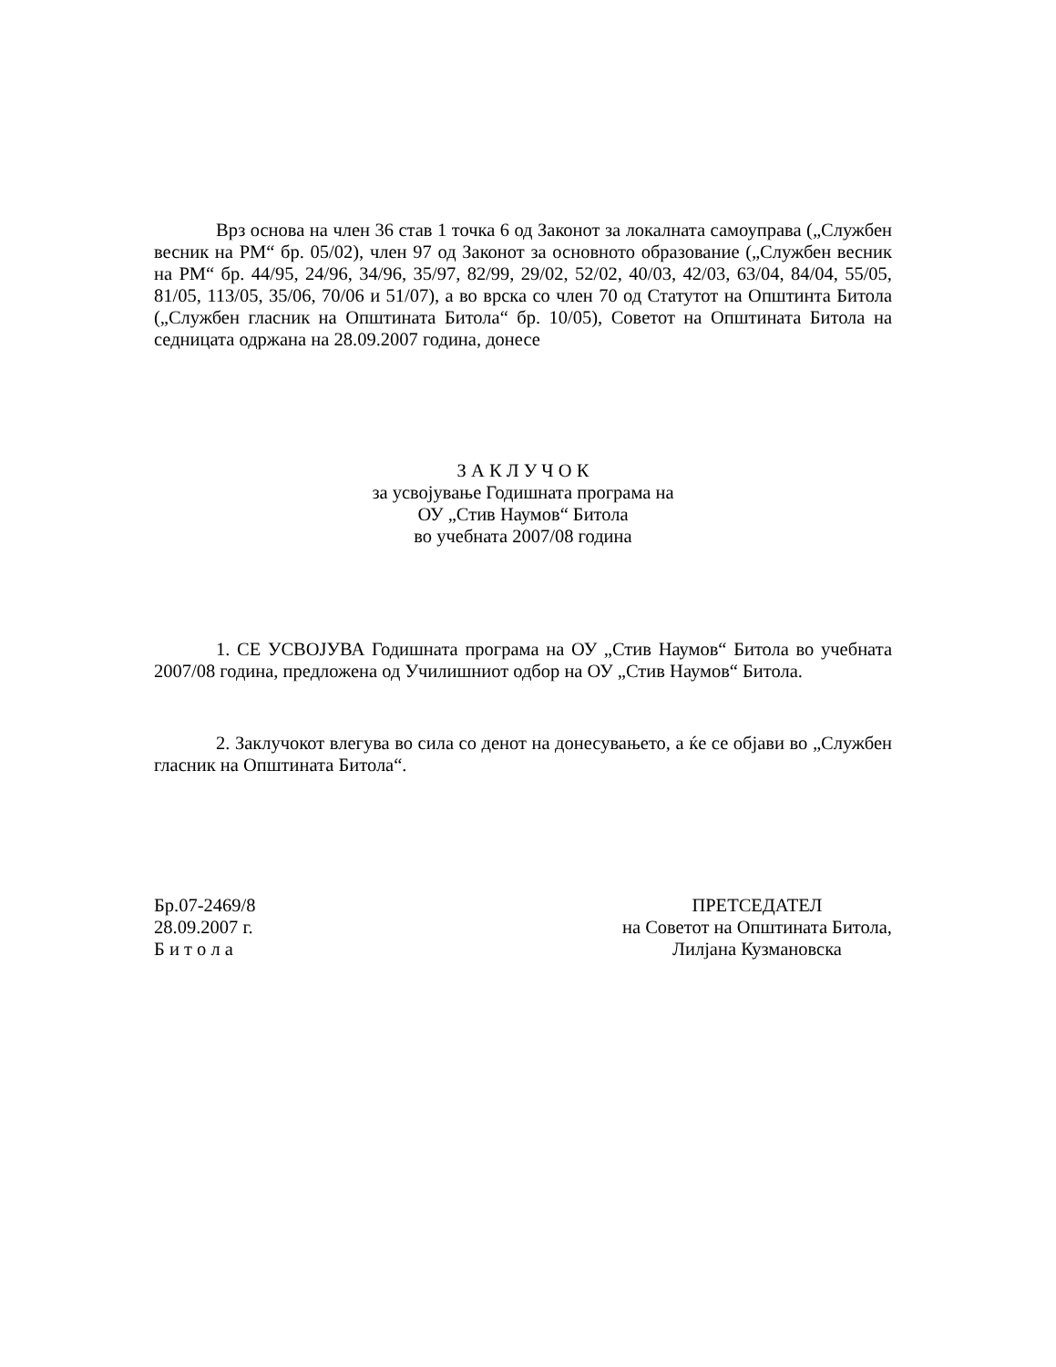Врз основа на член 36 став 1 точка 6 од Законот за локалната самоуправа („Службен весник на РМ“ бр. 05/02), член 97 од Законот за основното образование („Службен весник на РМ“ бр. 44/95, 24/96, 34/96, 35/97, 82/99, 29/02, 52/02, 40/03, 42/03, 63/04, 84/04, 55/05, 81/05, 113/05, 35/06, 70/06 и 51/07), а во врска со член 70 од Статутот на Општинта Битола („Службен гласник на Општината Битола“ бр. 10/05), Советот на Општината Битола на седницата одржана на 28.09.2007 година, донесе
З А К Л У Ч О К
за усвојување Годишната програма на
ОУ „Стив Наумов“ Битола
во учебната 2007/08 година
1. СЕ УСВОЈУВА Годишната програма на ОУ „Стив Наумов“ Битола во учебната 2007/08 година, предложена од Училишниот одбор на ОУ „Стив Наумов“ Битола.
2. Заклучокот влегува во сила со денот на донесувањето, а ќе се објави во „Службен гласник на Општината Битола“.
Бр.07-2469/8
28.09.2007 г.
Б и т о л а
ПРЕТСЕДАТЕЛ
на Советот на Општината Битола,
Лилјана Кузмановска